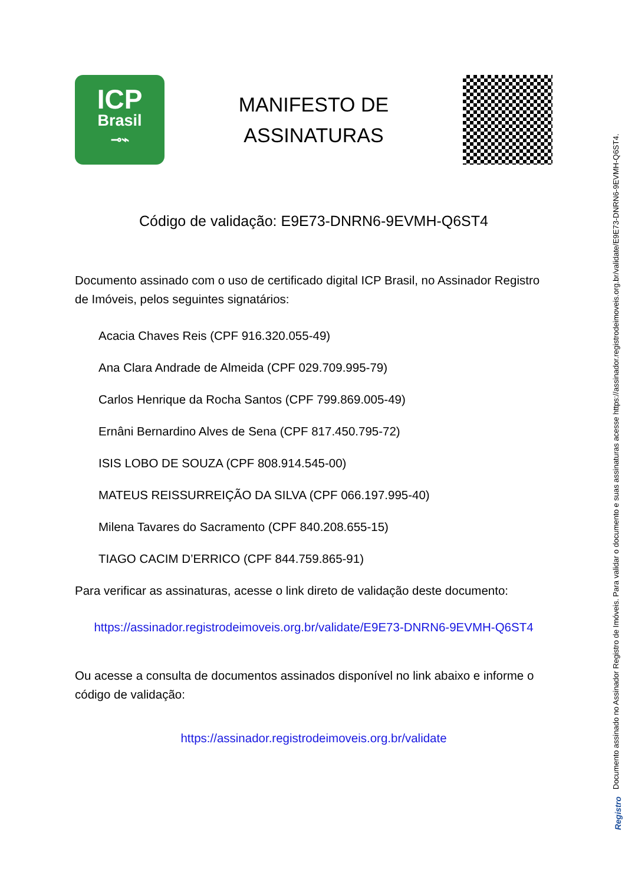ICP
Brasil
⊸⌁
MANIFESTO DE
ASSINATURAS
Código de validação: E9E73-DNRN6-9EVMH-Q6ST4
Documento assinado com o uso de certificado digital ICP Brasil, no Assinador Registro de Imóveis, pelos seguintes signatários:
Acacia Chaves Reis (CPF 916.320.055-49)
Ana Clara Andrade de Almeida (CPF 029.709.995-79)
Carlos Henrique da Rocha Santos (CPF 799.869.005-49)
Ernâni Bernardino Alves de Sena (CPF 817.450.795-72)
ISIS LOBO DE SOUZA (CPF 808.914.545-00)
MATEUS REISSURREIÇÃO DA SILVA (CPF 066.197.995-40)
Milena Tavares do Sacramento (CPF 840.208.655-15)
TIAGO CACIM D’ERRICO (CPF 844.759.865-91)
Para verificar as assinaturas, acesse o link direto de validação deste documento:
https://assinador.registrodeimoveis.org.br/validate/E9E73-DNRN6-9EVMH-Q6ST4
Ou acesse a consulta de documentos assinados disponível no link abaixo e informe o código de validação:
https://assinador.registrodeimoveis.org.br/validate
Documento assinado no Assinador Registro de Imóveis. Para validar o documento e suas assinaturas acesse https://assinador.registrodeimoveis.org.br/validate/E9E73-DNRN6-9EVMH-Q6ST4.
Registro